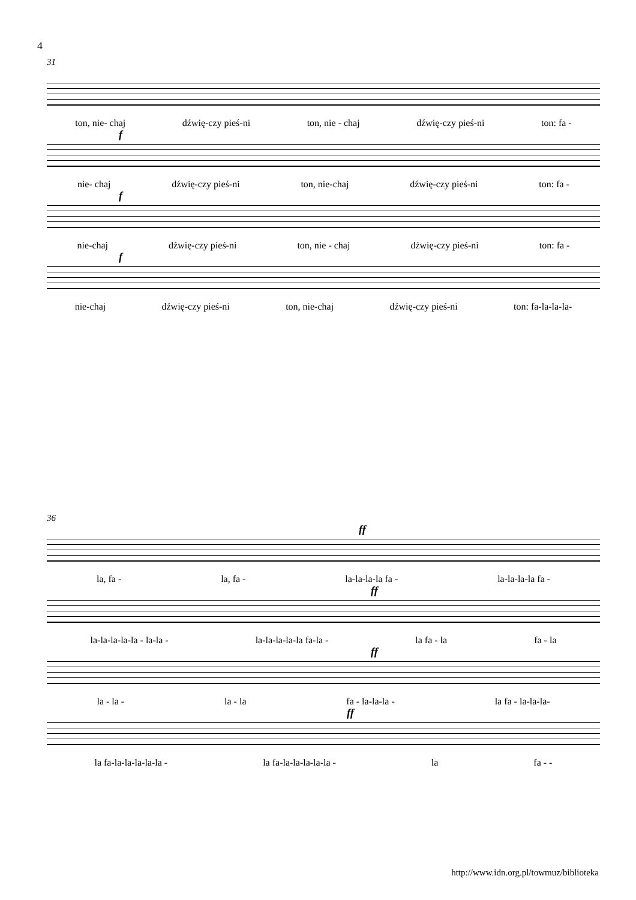4
31
ton, nie- chaj dźwię-czy pieś-ni ton, nie - chaj dźwię-czy pieś-ni ton: fa -
f
nie- chaj dźwię-czy pieś-ni ton, nie-chaj dźwię-czy pieś-ni ton: fa -
f
nie-chaj dźwię-czy pieś-ni ton, nie - chaj dźwię-czy pieś-ni ton: fa -
f
nie-chaj dźwię-czy pieś-ni ton, nie-chaj dźwię-czy pieś-ni ton: fa-la-la-la-
36
ff
la, fa - la, fa - la-la-la-la fa - la-la-la-la fa -
ff
la-la-la-la-la - la-la - la-la-la-la-la fa-la - la fa - la fa - la
ff
la - la - la - la fa - la-la-la - la fa - la-la-la-
ff
la fa-la-la-la-la-la - la fa-la-la-la-la-la - la fa - -
http://www.idn.org.pl/towmuz/biblioteka